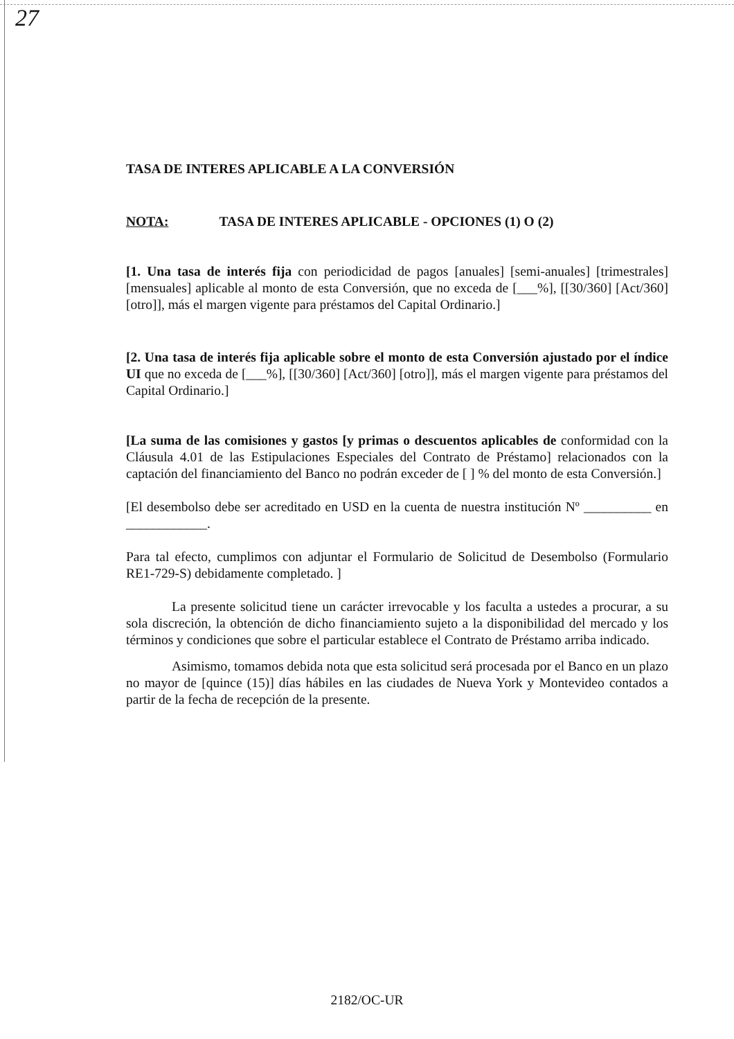27
TASA DE INTERES APLICABLE A LA CONVERSIÓN
NOTA: TASA DE INTERES APLICABLE - OPCIONES (1) O (2)
[1. Una tasa de interés fija con periodicidad de pagos [anuales] [semi-anuales] [trimestrales] [mensuales] aplicable al monto de esta Conversión, que no exceda de [___%], [[30/360] [Act/360] [otro]], más el margen vigente para préstamos del Capital Ordinario.]
[2. Una tasa de interés fija aplicable sobre el monto de esta Conversión ajustado por el índice UI que no exceda de [___%], [[30/360] [Act/360] [otro]], más el margen vigente para préstamos del Capital Ordinario.]
[La suma de las comisiones y gastos [y primas o descuentos aplicables de conformidad con la Cláusula 4.01 de las Estipulaciones Especiales del Contrato de Préstamo] relacionados con la captación del financiamiento del Banco no podrán exceder de [ ] % del monto de esta Conversión.]
[El desembolso debe ser acreditado en USD en la cuenta de nuestra institución Nº __________ en ____________.
Para tal efecto, cumplimos con adjuntar el Formulario de Solicitud de Desembolso (Formulario RE1-729-S) debidamente completado. ]
La presente solicitud tiene un carácter irrevocable y los faculta a ustedes a procurar, a su sola discreción, la obtención de dicho financiamiento sujeto a la disponibilidad del mercado y los términos y condiciones que sobre el particular establece el Contrato de Préstamo arriba indicado.
Asimismo, tomamos debida nota que esta solicitud será procesada por el Banco en un plazo no mayor de [quince (15)] días hábiles en las ciudades de Nueva York y Montevideo contados a partir de la fecha de recepción de la presente.
2182/OC-UR